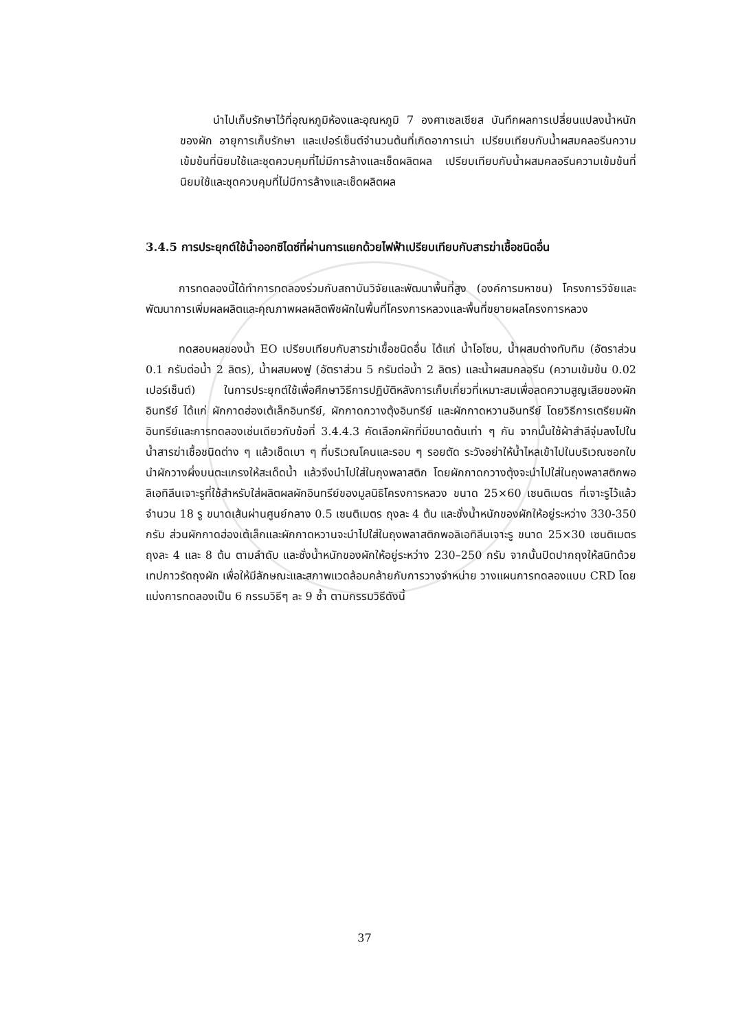นำไปเก็บรักษาไว้ที่อุณหภูมิห้องและอุณหภูมิ 7 องศาเซลเซียส บันทึกผลการเปลี่ยนแปลงน้ำหนักของผัก อายุการเก็บรักษา และเปอร์เซ็นต์จำนวนต้นที่เกิดอาการเน่า เปรียบเทียบกับน้ำผสมคลอรีนความเข้มข้นที่นิยมใช้และชุดควบคุมที่ไม่มีการล้างและเช็ดผลิตผล เปรียบเทียบกับน้ำผสมคลอรีนความเข้มข้นที่นิยมใช้และชุดควบคุมที่ไม่มีการล้างและเช็ดผลิตผล
3.4.5 การประยุกต์ใช้น้ำออกซิไดซ์ที่ผ่านการแยกด้วยไฟฟ้าเปรียบเทียบกับสารฆ่าเชื้อชนิดอื่น
การทดลองนี้ได้ทำการทดลองร่วมกับสถาบันวิจัยและพัฒนาพื้นที่สูง (องค์การมหาชน) โครงการวิจัยและพัฒนาการเพิ่มผลผลิตและคุณภาพผลผลิตพืชผักในพื้นที่โครงการหลวงและพื้นที่ขยายผลโครงการหลวง
ทดสอบผลของน้ำ EO เปรียบเทียบกับสารฆ่าเชื้อชนิดอื่น ได้แก่ น้ำโอโซน, น้ำผสมด่างทับทิม (อัตราส่วน 0.1 กรัมต่อน้ำ 2 ลิตร), น้ำผสมผงฟู (อัตราส่วน 5 กรัมต่อน้ำ 2 ลิตร) และน้ำผสมคลอรีน (ความเข้มข้น 0.02 เปอร์เซ็นต์) ในการประยุกต์ใช้เพื่อศึกษาวิธีการปฏิบัติหลังการเก็บเกี่ยวที่เหมาะสมเพื่อลดความสูญเสียของผักอินทรีย์ ได้แก่ ผักกาดฮ่องเต้เล็กอินทรีย์, ผักกาดกวางตุ้งอินทรีย์ และผักกาดหวานอินทรีย์ โดยวิธีการเตรียมผักอินทรีย์และการทดลองเช่นเดียวกับข้อที่ 3.4.4.3 คัดเลือกผักที่มีขนาดต้นเท่า ๆ กัน จากนั้นใช้ผ้าสำลีจุ่มลงไปในน้ำสารฆ่าเชื้อชนิดต่าง ๆ แล้วเช็ดเบา ๆ ที่บริเวณโคนและรอบ ๆ รอยตัด ระวังอย่าให้น้ำไหลเข้าไปในบริเวณซอกใบ นำผักวางผึ่งบนตะแกรงให้สะเด็ดน้ำ แล้วจึงนำไปใส่ในถุงพลาสติก โดยผักกาดกวางตุ้งจะนำไปใส่ในถุงพลาสติกพอลิเอทิลีนเจาะรูที่ใช้สำหรับใส่ผลิตผลผักอินทรีย์ของมูลนิธิโครงการหลวง ขนาด 25×60 เซนติเมตร ที่เจาะรูไว้แล้วจำนวน 18 รู ขนาดเส้นผ่านศูนย์กลาง 0.5 เซนติเมตร ถุงละ 4 ต้น และชั่งน้ำหนักของผักให้อยู่ระหว่าง 330-350 กรัม ส่วนผักกาดฮ่องเต้เล็กและผักกาดหวานจะนำไปใส่ในถุงพลาสติกพอลิเอทิลีนเจาะรู ขนาด 25×30 เซนติเมตร ถุงละ 4 และ 8 ต้น ตามลำดับ และชั่งน้ำหนักของผักให้อยู่ระหว่าง 230–250 กรัม จากนั้นปิดปากถุงให้สนิทด้วยเทปกาวรัดถุงผัก เพื่อให้มีลักษณะและสภาพแวดล้อมคล้ายกับการวางจำหน่าย วางแผนการทดลองแบบ CRD โดยแบ่งการทดลองเป็น 6 กรรมวิธีๆ ละ 9 ซ้ำ ตามกรรมวิธีดังนี้
37